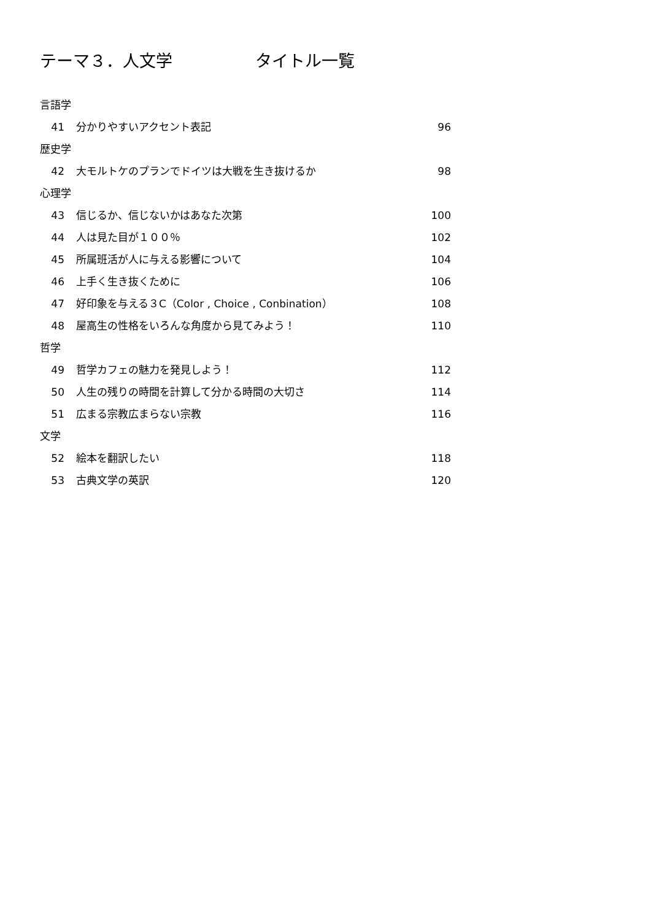テーマ３．人文学　　　　　タイトル一覧
言語学
41 分かりやすいアクセント表記 96
歴史学
42 大モルトケのプランでドイツは大戦を生き抜けるか 98
心理学
43 信じるか、信じないかはあなた次第 100
44 人は見た目が１００％ 102
45 所属班活が人に与える影響について 104
46 上手く生き抜くために 106
47 好印象を与える３C（Color , Choice , Conbination） 108
48 屋高生の性格をいろんな角度から見てみよう！ 110
哲学
49 哲学カフェの魅力を発見しよう！ 112
50 人生の残りの時間を計算して分かる時間の大切さ 114
51 広まる宗教広まらない宗教 116
文学
52 絵本を翻訳したい 118
53 古典文学の英訳 120